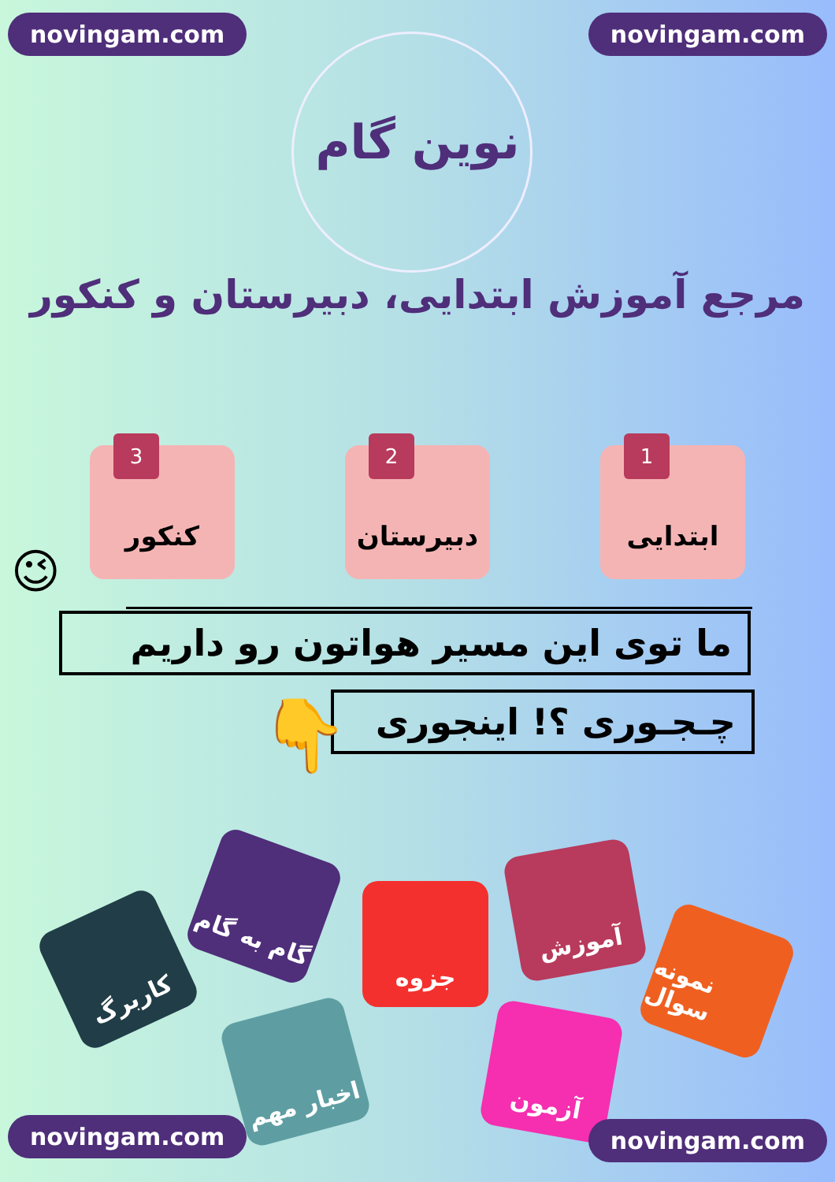novingam.com novingam.com
نوین گام
مرجع آموزش ابتدایی، دبیرستان و کنکور
1 ابتدایی
2 دبیرستان
3 کنکور
😉
ما توی این مسیر هواتون رو داریم
چـجـوری ؟! اینجوری
👇
کاربرگ
گام به گام
جزوه
آموزش
نمونه سوال
اخبار مهم
آزمون
novingam.com novingam.com